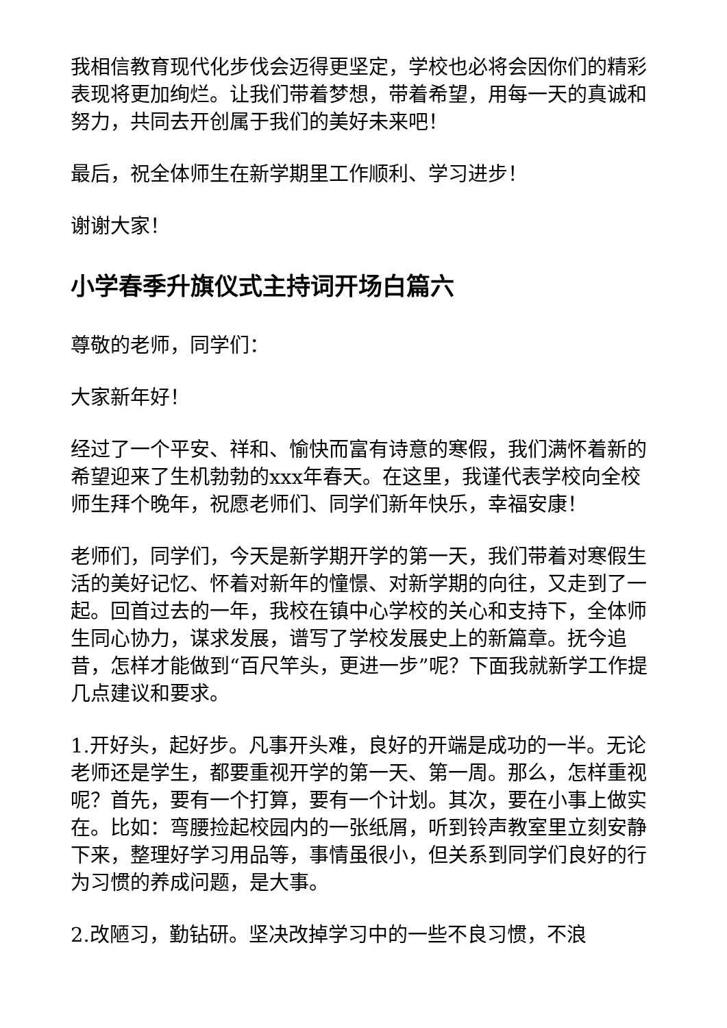我相信教育现代化步伐会迈得更坚定，学校也必将会因你们的精彩表现将更加绚烂。让我们带着梦想，带着希望，用每一天的真诚和努力，共同去开创属于我们的美好未来吧！
最后，祝全体师生在新学期里工作顺利、学习进步！
谢谢大家！
小学春季升旗仪式主持词开场白篇六
尊敬的老师，同学们：
大家新年好！
经过了一个平安、祥和、愉快而富有诗意的寒假，我们满怀着新的希望迎来了生机勃勃的xxx年春天。在这里，我谨代表学校向全校师生拜个晚年，祝愿老师们、同学们新年快乐，幸福安康！
老师们，同学们，今天是新学期开学的第一天，我们带着对寒假生活的美好记忆、怀着对新年的憧憬、对新学期的向往，又走到了一起。回首过去的一年，我校在镇中心学校的关心和支持下，全体师生同心协力，谋求发展，谱写了学校发展史上的新篇章。抚今追昔，怎样才能做到“百尺竿头，更进一步”呢？下面我就新学工作提几点建议和要求。
1.开好头，起好步。凡事开头难，良好的开端是成功的一半。无论老师还是学生，都要重视开学的第一天、第一周。那么，怎样重视呢？首先，要有一个打算，要有一个计划。其次，要在小事上做实在。比如：弯腰捡起校园内的一张纸屑，听到铃声教室里立刻安静下来，整理好学习用品等，事情虽很小，但关系到同学们良好的行为习惯的养成问题，是大事。
2.改陋习，勤钻研。坚决改掉学习中的一些不良习惯，不浪